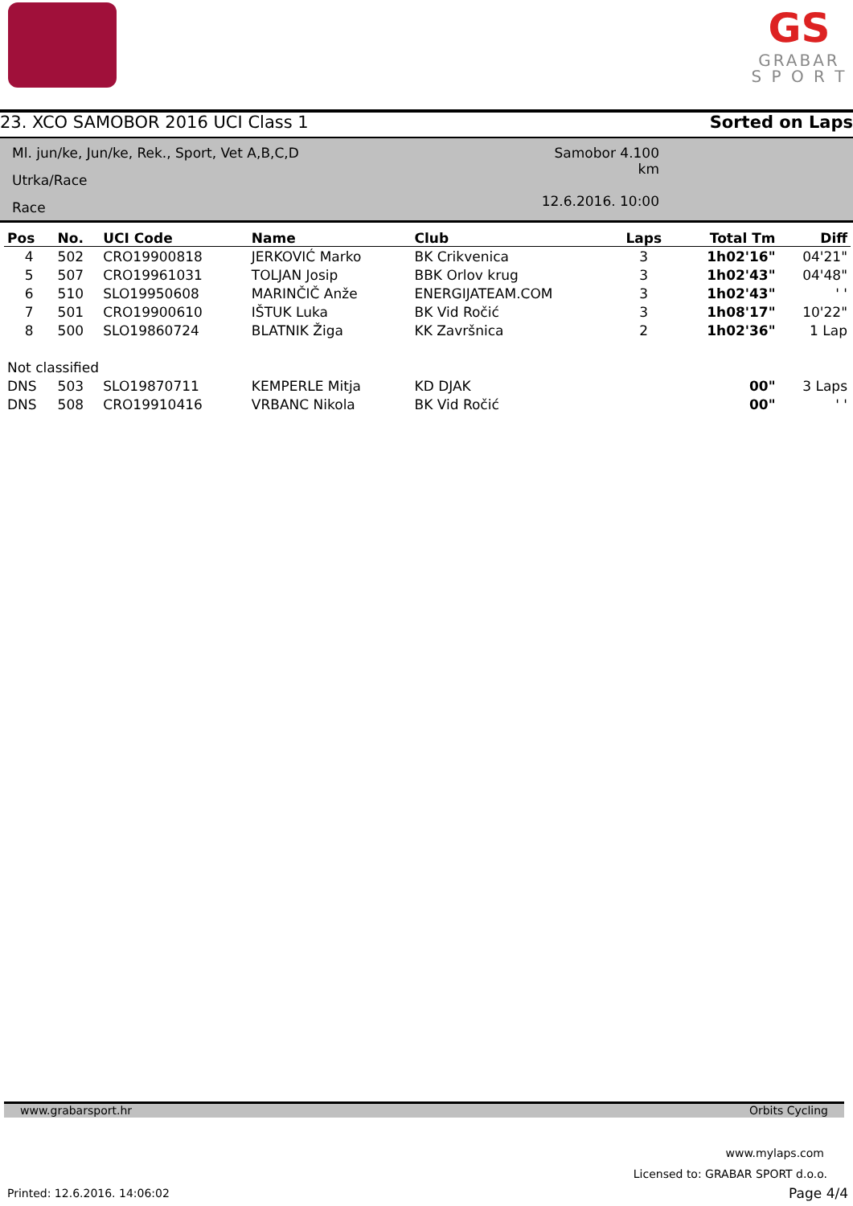GS
GRABAR
S P O R T
23. XCO SAMOBOR 2016 UCI Class 1 Sorted on Laps
Ml. jun/ke, Jun/ke, Rek., Sport, Vet A,B,C,D
Utrka/Race
Race
Samobor 4.100 km
12.6.2016. 10:00
| Pos | No. | UCI Code | Name | Club | Laps | Total Tm | Diff |
| --- | --- | --- | --- | --- | --- | --- | --- |
| 4 | 502 | CRO19900818 | JERKOVIĆ Marko | BK Crikvenica | 3 | 1h02'16" | 04'21" |
| 5 | 507 | CRO19961031 | TOLJAN Josip | BBK Orlov krug | 3 | 1h02'43" | 04'48" |
| 6 | 510 | SLO19950608 | MARINČIČ Anže | ENERGIJATEAM.COM | 3 | 1h02'43" | ' ' |
| 7 | 501 | CRO19900610 | IŠTUK Luka | BK Vid Ročić | 3 | 1h08'17" | 10'22" |
| 8 | 500 | SLO19860724 | BLATNIK Žiga | KK Završnica | 2 | 1h02'36" | 1 Lap |
| Not classified | | | | | | | |
| DNS | 503 | SLO19870711 | KEMPERLE Mitja | KD DJAK | | 00" | 3 Laps |
| DNS | 508 | CRO19910416 | VRBANC Nikola | BK Vid Ročić | | 00" | ' ' |
www.grabarsport.hr Orbits Cycling
www.mylaps.com
Licensed to: GRABAR SPORT d.o.o.
Printed: 12.6.2016. 14:06:02 Page 4/4